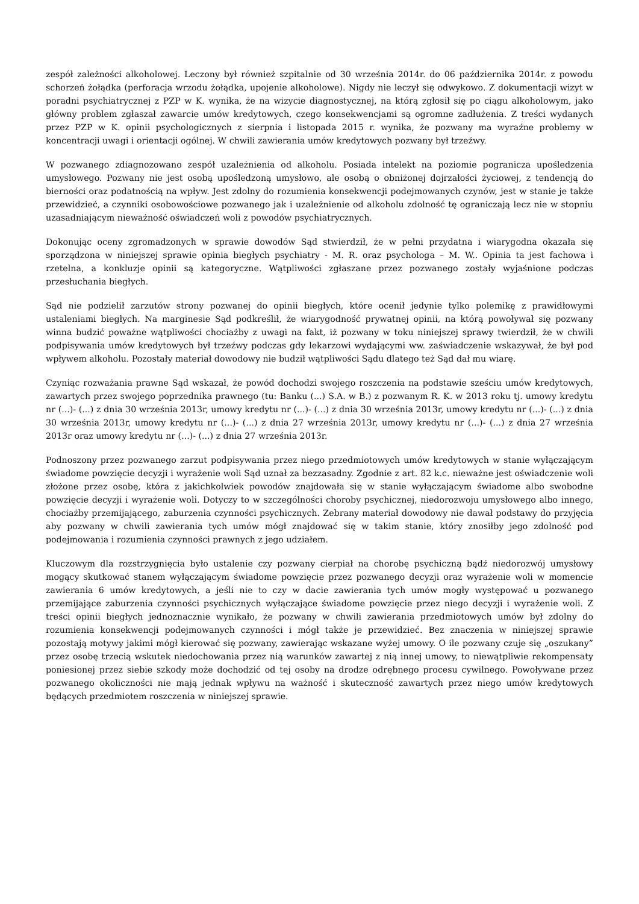zespół zależności alkoholowej. Leczony był również szpitalnie od 30 września 2014r. do 06 października 2014r. z powodu schorzeń żołądka (perforacja wrzodu żołądka, upojenie alkoholowe). Nigdy nie leczył się odwykowo. Z dokumentacji wizyt w poradni psychiatrycznej z PZP w K. wynika, że na wizycie diagnostycznej, na którą zgłosił się po ciągu alkoholowym, jako główny problem zgłaszał zawarcie umów kredytowych, czego konsekwencjami są ogromne zadłużenia. Z treści wydanych przez PZP w K. opinii psychologicznych z sierpnia i listopada 2015 r. wynika, że pozwany ma wyraźne problemy w koncentracji uwagi i orientacji ogólnej. W chwili zawierania umów kredytowych pozwany był trzeźwy.
W pozwanego zdiagnozowano zespół uzależnienia od alkoholu. Posiada intelekt na poziomie pogranicza upośledzenia umysłowego. Pozwany nie jest osobą upośledzoną umysłowo, ale osobą o obniżonej dojrzałości życiowej, z tendencją do bierności oraz podatnością na wpływ. Jest zdolny do rozumienia konsekwencji podejmowanych czynów, jest w stanie je także przewidzieć, a czynniki osobowościowe pozwanego jak i uzależnienie od alkoholu zdolność tę ograniczają lecz nie w stopniu uzasadniającym nieważność oświadczeń woli z powodów psychiatrycznych.
Dokonując oceny zgromadzonych w sprawie dowodów Sąd stwierdził, że w pełni przydatna i wiarygodna okazała się sporządzona w niniejszej sprawie opinia biegłych psychiatry - M. R. oraz psychologa – M. W.. Opinia ta jest fachowa i rzetelna, a konkluzje opinii są kategoryczne. Wątpliwości zgłaszane przez pozwanego zostały wyjaśnione podczas przesłuchania biegłych.
Sąd nie podzielił zarzutów strony pozwanej do opinii biegłych, które ocenił jedynie tylko polemikę z prawidłowymi ustaleniami biegłych. Na marginesie Sąd podkreślił, że wiarygodność prywatnej opinii, na którą powoływał się pozwany winna budzić poważne wątpliwości chociażby z uwagi na fakt, iż pozwany w toku niniejszej sprawy twierdził, że w chwili podpisywania umów kredytowych był trzeźwy podczas gdy lekarzowi wydającymi ww. zaświadczenie wskazywał, że był pod wpływem alkoholu. Pozostały materiał dowodowy nie budził wątpliwości Sądu dlatego też Sąd dał mu wiarę.
Czyniąc rozważania prawne Sąd wskazał, że powód dochodzi swojego roszczenia na podstawie sześciu umów kredytowych, zawartych przez swojego poprzednika prawnego (tu: Banku (...) S.A. w B.) z pozwanym R. K. w 2013 roku tj. umowy kredytu nr (...)- (...) z dnia 30 września 2013r, umowy kredytu nr (...)- (...) z dnia 30 września 2013r, umowy kredytu nr (...)- (...) z dnia 30 września 2013r, umowy kredytu nr (...)- (...) z dnia 27 września 2013r, umowy kredytu nr (...)- (...) z dnia 27 września 2013r oraz umowy kredytu nr (...)- (...) z dnia 27 września 2013r.
Podnoszony przez pozwanego zarzut podpisywania przez niego przedmiotowych umów kredytowych w stanie wyłączającym świadome powzięcie decyzji i wyrażenie woli Sąd uznał za bezzasadny. Zgodnie z art. 82 k.c. nieważne jest oświadczenie woli złożone przez osobę, która z jakichkolwiek powodów znajdowała się w stanie wyłączającym świadome albo swobodne powzięcie decyzji i wyrażenie woli. Dotyczy to w szczególności choroby psychicznej, niedorozwoju umysłowego albo innego, chociażby przemijającego, zaburzenia czynności psychicznych. Zebrany materiał dowodowy nie dawał podstawy do przyjęcia aby pozwany w chwili zawierania tych umów mógł znajdować się w takim stanie, który znosiłby jego zdolność pod podejmowania i rozumienia czynności prawnych z jego udziałem.
Kluczowym dla rozstrzygnięcia było ustalenie czy pozwany cierpiał na chorobę psychiczną bądź niedorozwój umysłowy mogący skutkować stanem wyłączającym świadome powzięcie przez pozwanego decyzji oraz wyrażenie woli w momencie zawierania 6 umów kredytowych, a jeśli nie to czy w dacie zawierania tych umów mogły występować u pozwanego przemijające zaburzenia czynności psychicznych wyłączające świadome powzięcie przez niego decyzji i wyrażenie woli. Z treści opinii biegłych jednoznacznie wynikało, że pozwany w chwili zawierania przedmiotowych umów był zdolny do rozumienia konsekwencji podejmowanych czynności i mógł także je przewidzieć. Bez znaczenia w niniejszej sprawie pozostają motywy jakimi mógł kierować się pozwany, zawierając wskazane wyżej umowy. O ile pozwany czuje się „oszukany” przez osobę trzecią wskutek niedochowania przez nią warunków zawartej z nią innej umowy, to niewątpliwie rekompensaty poniesionej przez siebie szkody może dochodzić od tej osoby na drodze odrębnego procesu cywilnego. Powoływane przez pozwanego okoliczności nie mają jednak wpływu na ważność i skuteczność zawartych przez niego umów kredytowych będących przedmiotem roszczenia w niniejszej sprawie.